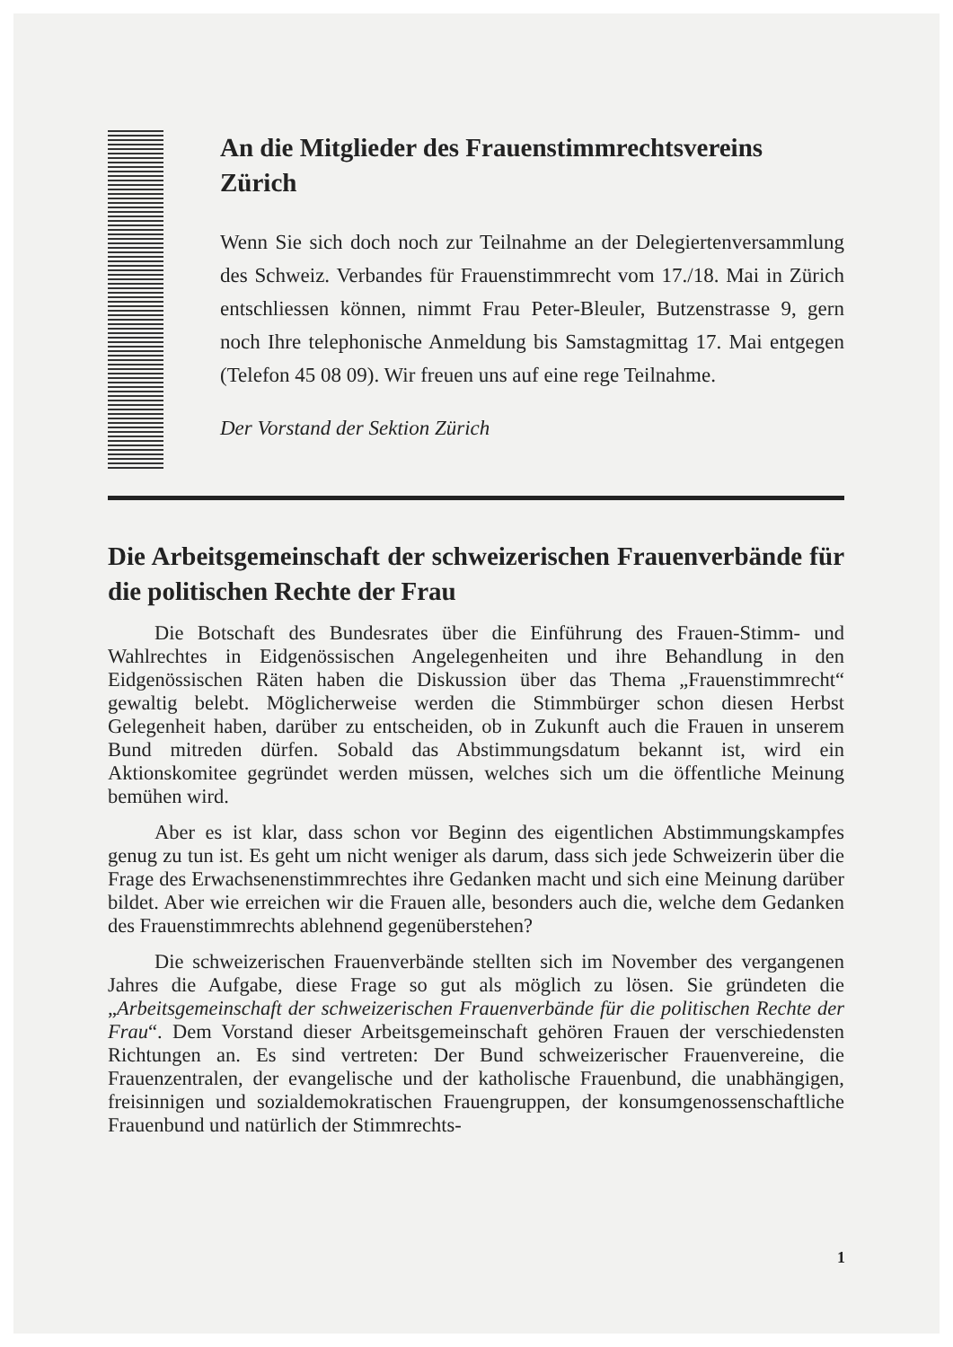An die Mitglieder des Frauenstimmrechtsvereins Zürich
Wenn Sie sich doch noch zur Teilnahme an der Delegiertenversammlung des Schweiz. Verbandes für Frauenstimmrecht vom 17./18. Mai in Zürich entschliessen können, nimmt Frau Peter-Bleuler, Butzenstrasse 9, gern noch Ihre telephonische Anmeldung bis Samstagmittag 17. Mai entgegen (Telefon 45 08 09). Wir freuen uns auf eine rege Teilnahme.
Der Vorstand der Sektion Zürich
Die Arbeitsgemeinschaft der schweizerischen Frauenverbände für die politischen Rechte der Frau
Die Botschaft des Bundesrates über die Einführung des Frauen-Stimm- und Wahlrechtes in Eidgenössischen Angelegenheiten und ihre Behandlung in den Eidgenössischen Räten haben die Diskussion über das Thema „Frauenstimmrecht“ gewaltig belebt. Möglicherweise werden die Stimmbürger schon diesen Herbst Gelegenheit haben, darüber zu entscheiden, ob in Zukunft auch die Frauen in unserem Bund mitreden dürfen. Sobald das Abstimmungsdatum bekannt ist, wird ein Aktionskomitee gegründet werden müssen, welches sich um die öffentliche Meinung bemühen wird.
Aber es ist klar, dass schon vor Beginn des eigentlichen Abstimmungskampfes genug zu tun ist. Es geht um nicht weniger als darum, dass sich jede Schweizerin über die Frage des Erwachsenenstimmrechtes ihre Gedanken macht und sich eine Meinung darüber bildet. Aber wie erreichen wir die Frauen alle, besonders auch die, welche dem Gedanken des Frauenstimmrechts ablehnend gegenüberstehen?
Die schweizerischen Frauenverbände stellten sich im November des vergangenen Jahres die Aufgabe, diese Frage so gut als möglich zu lösen. Sie gründeten die „Arbeitsgemeinschaft der schweizerischen Frauenverbände für die politischen Rechte der Frau“. Dem Vorstand dieser Arbeitsgemeinschaft gehören Frauen der verschiedensten Richtungen an. Es sind vertreten: Der Bund schweizerischer Frauenvereine, die Frauenzentralen, der evangelische und der katholische Frauenbund, die unabhängigen, freisinnigen und sozialdemokratischen Frauengruppen, der konsumgenossenschaftliche Frauenbund und natürlich der Stimmrechts-
1